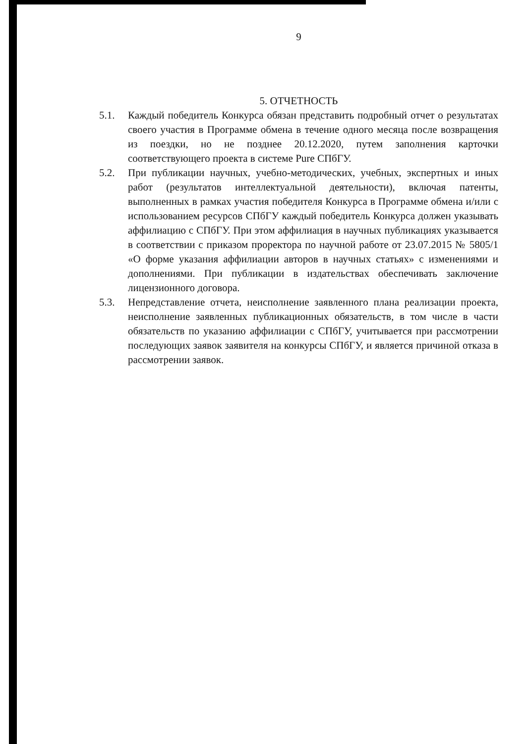9
5. ОТЧЕТНОСТЬ
5.1. Каждый победитель Конкурса обязан представить подробный отчет о результатах своего участия в Программе обмена в течение одного месяца после возвращения из поездки, но не позднее 20.12.2020, путем заполнения карточки соответствующего проекта в системе Pure СПбГУ.
5.2. При публикации научных, учебно-методических, учебных, экспертных и иных работ (результатов интеллектуальной деятельности), включая патенты, выполненных в рамках участия победителя Конкурса в Программе обмена и/или с использованием ресурсов СПбГУ каждый победитель Конкурса должен указывать аффилиацию с СПбГУ. При этом аффилиация в научных публикациях указывается в соответствии с приказом проректора по научной работе от 23.07.2015 № 5805/1 «О форме указания аффилиации авторов в научных статьях» с изменениями и дополнениями. При публикации в издательствах обеспечивать заключение лицензионного договора.
5.3. Непредставление отчета, неисполнение заявленного плана реализации проекта, неисполнение заявленных публикационных обязательств, в том числе в части обязательств по указанию аффилиации с СПбГУ, учитывается при рассмотрении последующих заявок заявителя на конкурсы СПбГУ, и является причиной отказа в рассмотрении заявок.